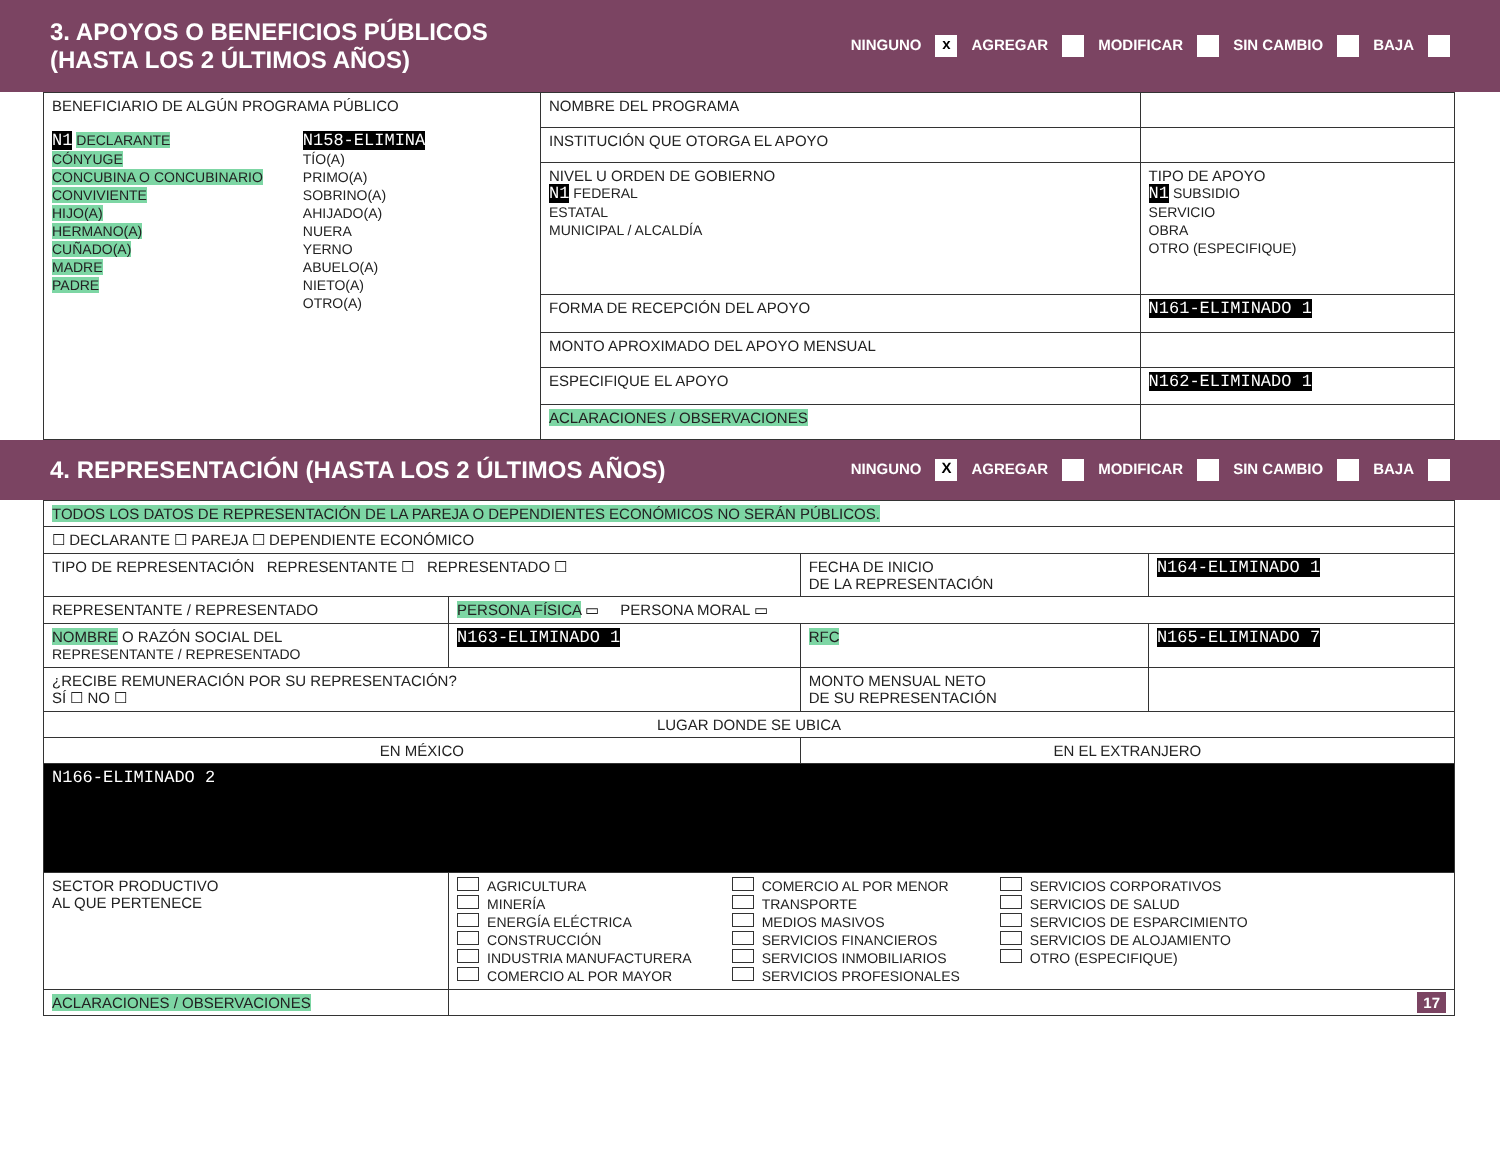3. APOYOS O BENEFICIOS PÚBLICOS
(HASTA LOS 2 ÚLTIMOS AÑOS)
NINGUNO x AGREGAR MODIFICAR SIN CAMBIO BAJA
| BENEFICIARIO DE ALGÚN PROGRAMA PÚBLICO N1 DECLARANTE CÓNYUGE CONCUBINA O CONCUBINARIO CONVIVIENTE HIJO(A) HERMANO(A) CUÑADO(A) MADRE PADRE N158-ELIMINA TÍO(A) PRIMO(A) SOBRINO(A) AHIJADO(A) NUERA YERNO ABUELO(A) NIETO(A) OTRO(A) | NOMBRE DEL PROGRAMA | |
| | INSTITUCIÓN QUE OTORGA EL APOYO | |
| | NIVEL U ORDEN DE GOBIERNO N1 FEDERAL ESTATAL MUNICIPAL / ALCALDÍA | TIPO DE APOYO N1 SUBSIDIO SERVICIO OBRA OTRO (ESPECIFIQUE) |
| | FORMA DE RECEPCIÓN DEL APOYO | N161-ELIMINADO 1 |
| | MONTO APROXIMADO DEL APOYO MENSUAL | |
| | ESPECIFIQUE EL APOYO | N162-ELIMINADO 1 |
| | ACLARACIONES / OBSERVACIONES | |
4. REPRESENTACIÓN (HASTA LOS 2 ÚLTIMOS AÑOS)
NINGUNO X AGREGAR MODIFICAR SIN CAMBIO BAJA
| TODOS LOS DATOS DE REPRESENTACIÓN DE LA PAREJA O DEPENDIENTES ECONÓMICOS NO SERÁN PÚBLICOS. | | | |
| ☐ DECLARANTE ☐ PAREJA ☐ DEPENDIENTE ECONÓMICO | | | |
| TIPO DE REPRESENTACIÓN REPRESENTANTE ☐ REPRESENTADO ☐ | | FECHA DE INICIO DE LA REPRESENTACIÓN | N164-ELIMINADO 1 |
| REPRESENTANTE / REPRESENTADO | PERSONA FÍSICA ▭ PERSONA MORAL ▭ | | |
| NOMBRE O RAZÓN SOCIAL DEL REPRESENTANTE / REPRESENTADO | N163-ELIMINADO 1 | RFC | N165-ELIMINADO 7 |
| ¿RECIBE REMUNERACIÓN POR SU REPRESENTACIÓN? SÍ ☐ NO ☐ | | MONTO MENSUAL NETO DE SU REPRESENTACIÓN | |
| LUGAR DONDE SE UBICA | | | |
| EN MÉXICO | | EN EL EXTRANJERO | |
| N166-ELIMINADO 2 | | | |
| SECTOR PRODUCTIVO AL QUE PERTENECE | AGRICULTURA MINERÍA ENERGÍA ELÉCTRICA CONSTRUCCIÓN INDUSTRIA MANUFACTURERA COMERCIO AL POR MAYOR COMERCIO AL POR MENOR TRANSPORTE MEDIOS MASIVOS SERVICIOS FINANCIEROS SERVICIOS INMOBILIARIOS SERVICIOS PROFESIONALES SERVICIOS CORPORATIVOS SERVICIOS DE SALUD SERVICIOS DE ESPARCIMIENTO SERVICIOS DE ALOJAMIENTO OTRO (ESPECIFIQUE) | | |
| ACLARACIONES / OBSERVACIONES | 17 | | |